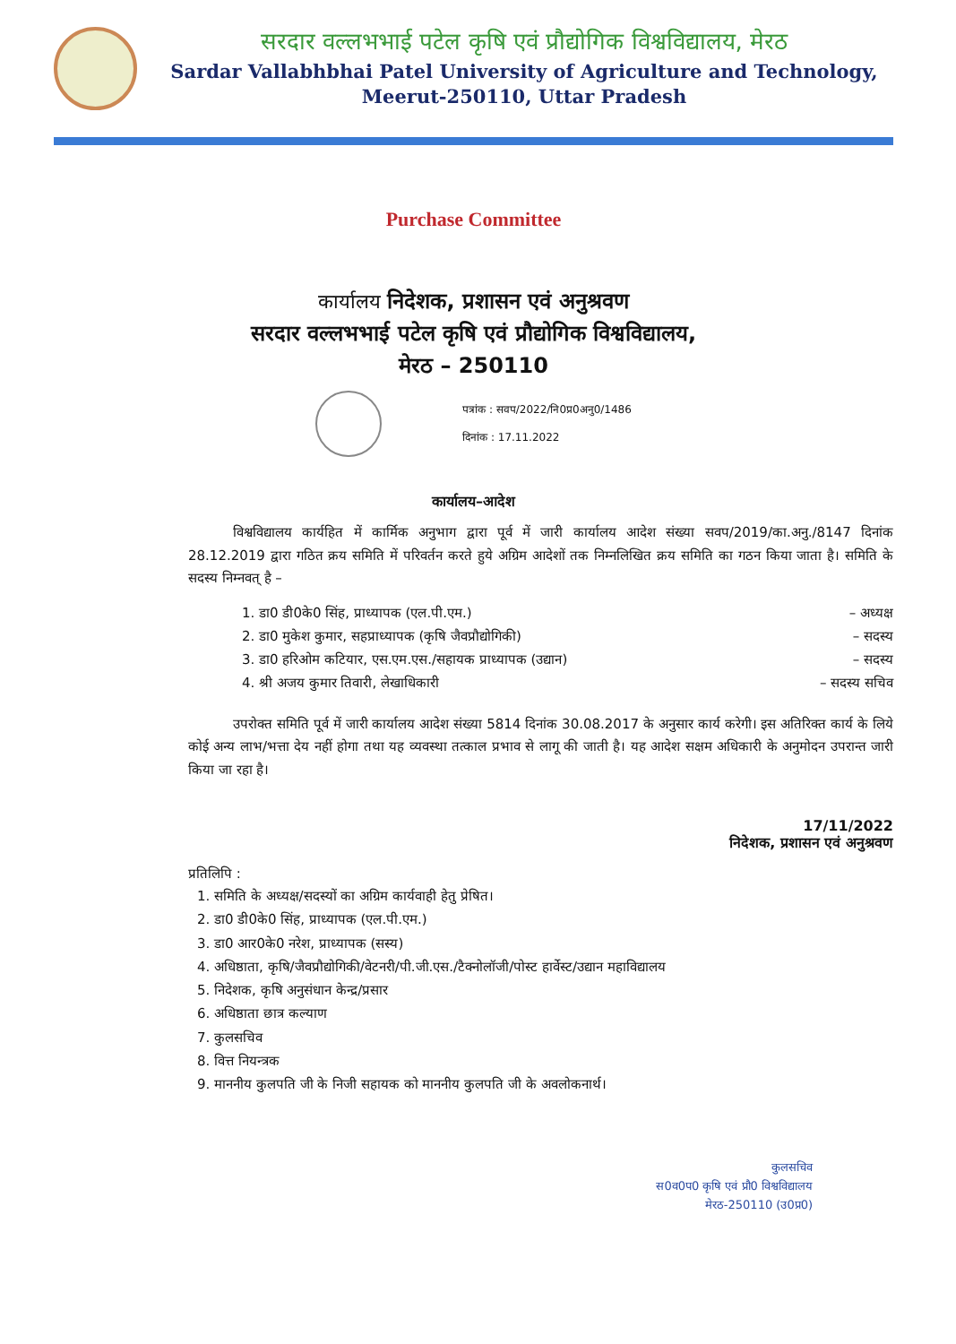सरदार वल्लभभाई पटेल कृषि एवं प्रौद्योगिक विश्वविद्यालय, मेरठ
Sardar Vallabhbhai Patel University of Agriculture and Technology,
Meerut-250110, Uttar Pradesh
Purchase Committee
कार्यालय निदेशक, प्रशासन एवं अनुश्रवण
सरदार वल्लभभाई पटेल कृषि एवं प्रौद्योगिक विश्वविद्यालय,
मेरठ – 250110
पत्रांक : सवप/2022/नि0प्र0अनु0/1486
दिनांक : 17.11.2022
कार्यालय–आदेश
विश्वविद्यालय कार्यहित में कार्मिक अनुभाग द्वारा पूर्व में जारी कार्यालय आदेश संख्या सवप/2019/का.अनु./8147 दिनांक 28.12.2019 द्वारा गठित क्रय समिति में परिवर्तन करते हुये अग्रिम आदेशों तक निम्नलिखित क्रय समिति का गठन किया जाता है। समिति के सदस्य निम्नवत् है –
1. डा0 डी0के0 सिंह, प्राध्यापक (एल.पी.एम.) – अध्यक्ष
2. डा0 मुकेश कुमार, सहप्राध्यापक (कृषि जैवप्रौद्योगिकी) – सदस्य
3. डा0 हरिओम कटियार, एस.एम.एस./सहायक प्राध्यापक (उद्यान) – सदस्य
4. श्री अजय कुमार तिवारी, लेखाधिकारी – सदस्य सचिव
उपरोक्त समिति पूर्व में जारी कार्यालय आदेश संख्या 5814 दिनांक 30.08.2017 के अनुसार कार्य करेगी। इस अतिरिक्त कार्य के लिये कोई अन्य लाभ/भत्ता देय नहीं होगा तथा यह व्यवस्था तत्काल प्रभाव से लागू की जाती है। यह आदेश सक्षम अधिकारी के अनुमोदन उपरान्त जारी किया जा रहा है।
17/11/2022
निदेशक, प्रशासन एवं अनुश्रवण
प्रतिलिपि :
1. समिति के अध्यक्ष/सदस्यों का अग्रिम कार्यवाही हेतु प्रेषित।
2. डा0 डी0के0 सिंह, प्राध्यापक (एल.पी.एम.)
3. डा0 आर0के0 नरेश, प्राध्यापक (सस्य)
4. अधिष्ठाता, कृषि/जैवप्रौद्योगिकी/वेटनरी/पी.जी.एस./टैक्नोलॉजी/पोस्ट हार्वेस्ट/उद्यान महाविद्यालय
5. निदेशक, कृषि अनुसंधान केन्द्र/प्रसार
6. अधिष्ठाता छात्र कल्याण
7. कुलसचिव
8. वित्त नियन्त्रक
9. माननीय कुलपति जी के निजी सहायक को माननीय कुलपति जी के अवलोकनार्थ।
कुलसचिव
स0व0प0 कृषि एवं प्रौ0 विश्वविद्यालय
मेरठ-250110 (उ0प्र0)